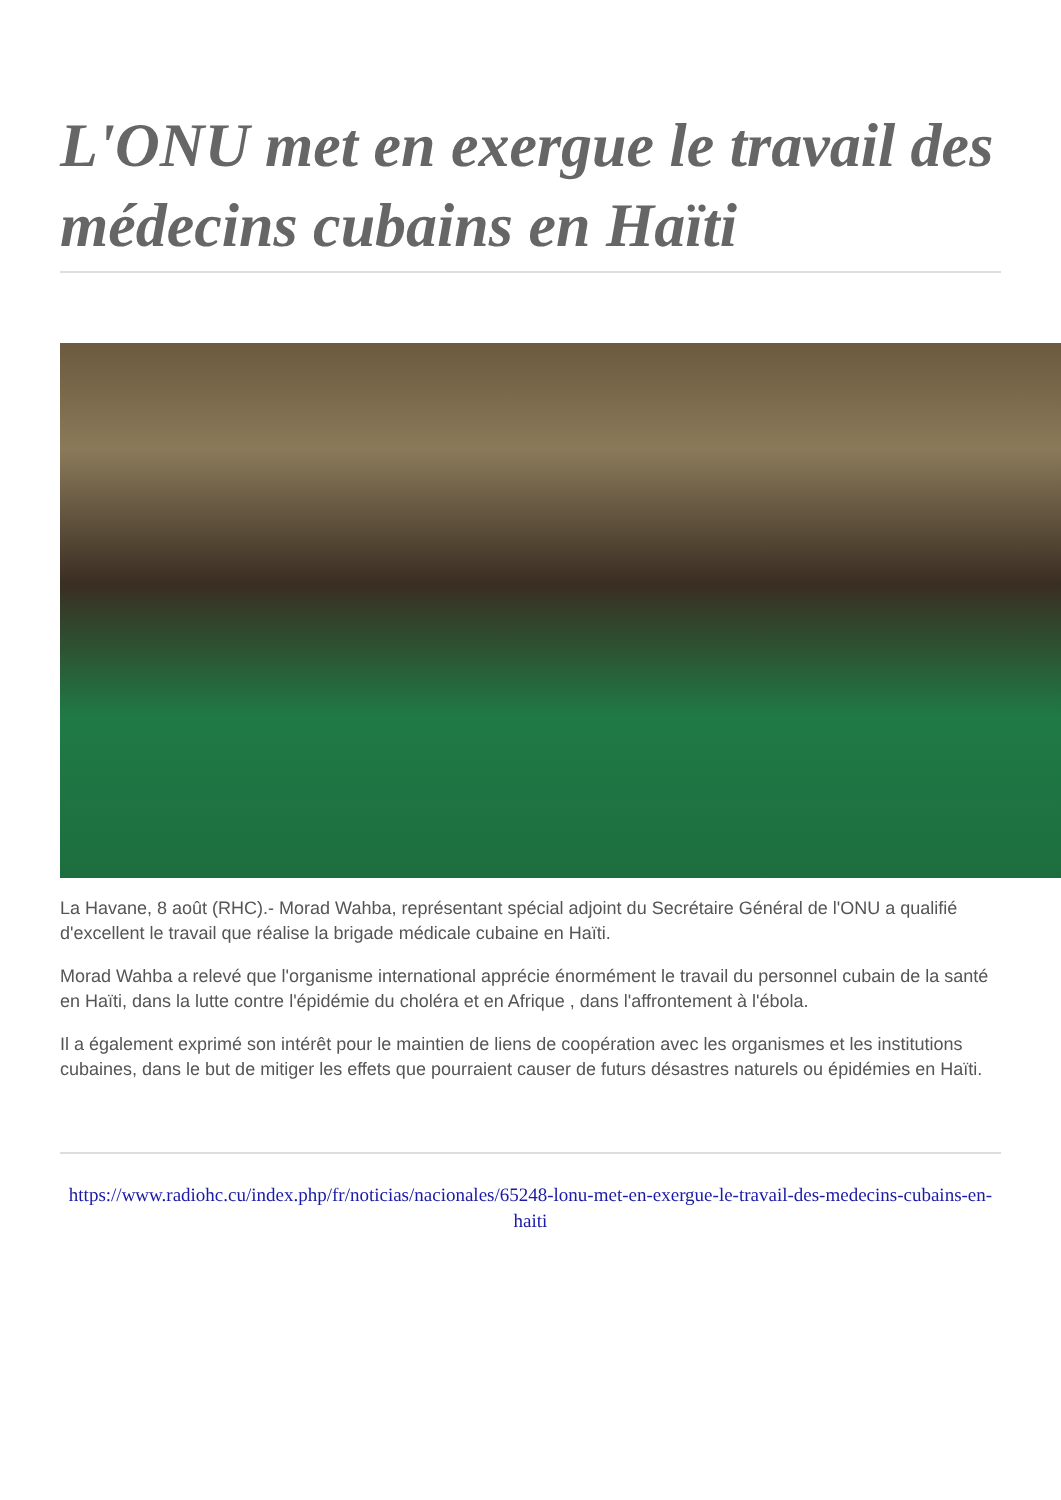L'ONU met en exergue le travail des médecins cubains en Haïti
La Havane, 8 août (RHC).- Morad Wahba, représentant spécial adjoint du Secrétaire Général de l'ONU a qualifié d'excellent le travail que réalise la brigade médicale cubaine en Haïti.
Morad Wahba a relevé que l'organisme international apprécie énormément le travail du personnel cubain de la santé en Haïti, dans la lutte contre l'épidémie du choléra et en Afrique , dans l'affrontement à l'ébola.
Il a également exprimé son intérêt pour le maintien de liens de coopération avec les organismes et les institutions cubaines, dans le but de mitiger les effets que pourraient causer de futurs désastres naturels ou épidémies en Haïti.
https://www.radiohc.cu/index.php/fr/noticias/nacionales/65248-lonu-met-en-exergue-le-travail-des-medecins-cubains-en-haiti